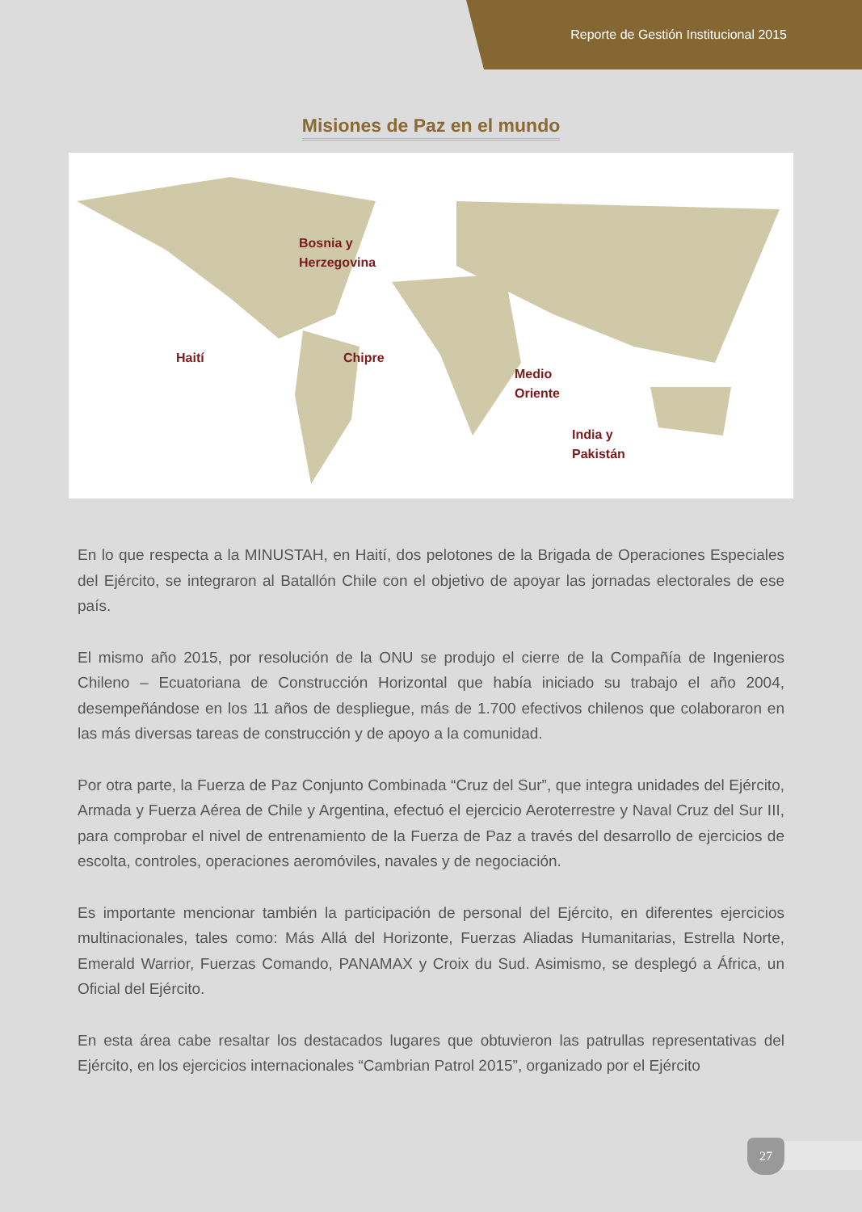Reporte de Gestión Institucional 2015
Misiones de Paz en el mundo
Bosnia y
Herzegovina
Haití Chipre
Medio
Oriente
India y
Pakistán
En lo que respecta a la MINUSTAH, en Haití, dos pelotones de la Brigada de Operaciones Especiales del Ejército, se integraron al Batallón Chile con el objetivo de apoyar las jornadas electorales de ese país.
El mismo año 2015, por resolución de la ONU se produjo el cierre de la Compañía de Ingenieros Chileno – Ecuatoriana de Construcción Horizontal que había iniciado su trabajo el año 2004, desempeñándose en los 11 años de despliegue, más de 1.700 efectivos chilenos que colaboraron en las más diversas tareas de construcción y de apoyo a la comunidad.
Por otra parte, la Fuerza de Paz Conjunto Combinada “Cruz del Sur”, que integra unidades del Ejército, Armada y Fuerza Aérea de Chile y Argentina, efectuó el ejercicio Aeroterrestre y Naval Cruz del Sur III, para comprobar el nivel de entrenamiento de la Fuerza de Paz a través del desarrollo de ejercicios de escolta, controles, operaciones aeromóviles, navales y de negociación.
Es importante mencionar también la participación de personal del Ejército, en diferentes ejercicios multinacionales, tales como: Más Allá del Horizonte, Fuerzas Aliadas Humanitarias, Estrella Norte, Emerald Warrior, Fuerzas Comando, PANAMAX y Croix du Sud. Asimismo, se desplegó a África, un Oficial del Ejército.
En esta área cabe resaltar los destacados lugares que obtuvieron las patrullas representativas del Ejército, en los ejercicios internacionales “Cambrian Patrol 2015”, organizado por el Ejército
27